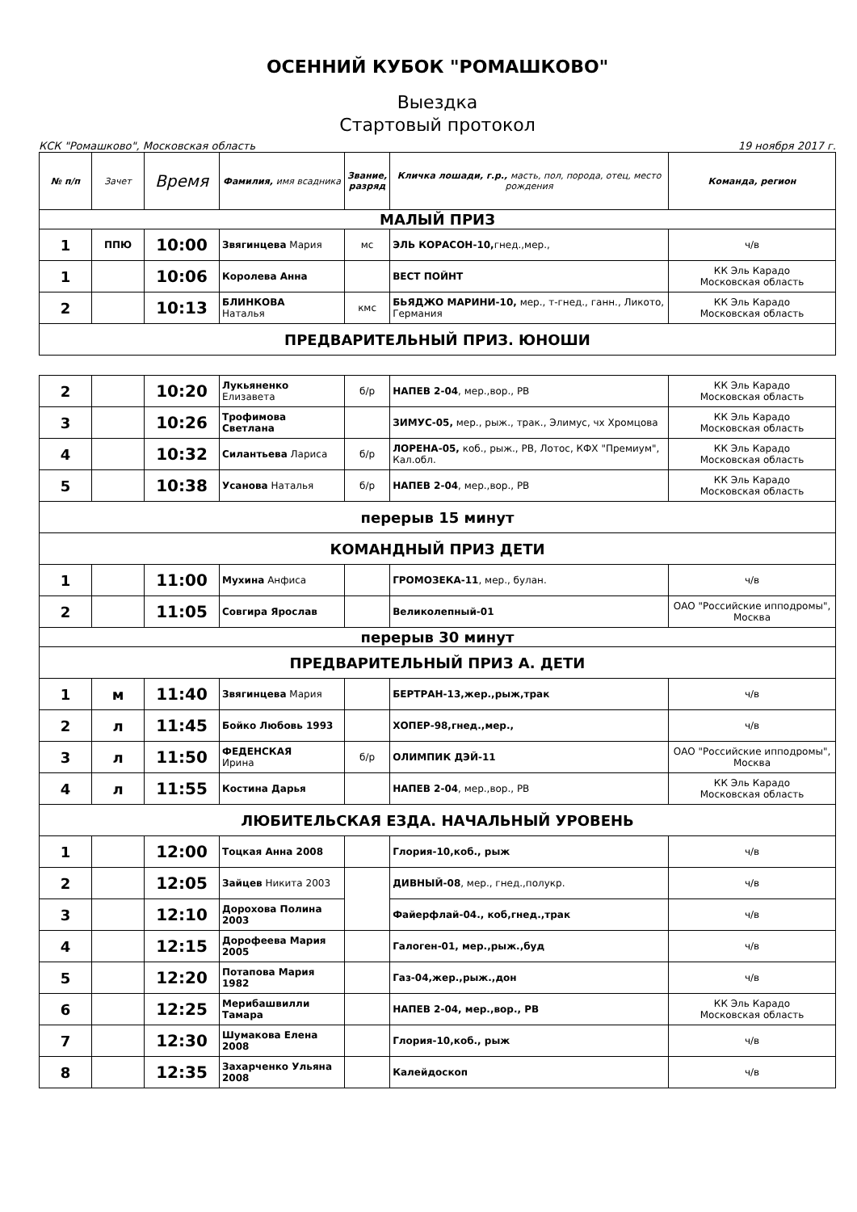ОСЕННИЙ КУБОК "РОМАШКОВО"
Выездка
Стартовый протокол
КСК "Ромашково", Московская область 19 ноября 2017 г.
| № п/п | Зачет | Время | Фамилия, имя всадника | Звание, разряд | Кличка лошади, г.р., масть, пол, порода, отец, место рождения | Команда, регион |
| --- | --- | --- | --- | --- | --- | --- |
| МАЛЫЙ ПРИЗ | | | | | | |
| 1 | ППЮ | 10:00 | Звягинцева Мария | мс | ЭЛЬ КОРАСОН-10, гнед.,мер., | ч/в |
| 1 | | 10:06 | Королева Анна | | ВЕСТ ПОЙНТ | КК Эль Карадо Московская область |
| 2 | | 10:13 | БЛИНКОВА Наталья | кмс | БЬЯДЖО МАРИНИ-10, мер., т-гнед., ганн., Ликото, Германия | КК Эль Карадо Московская область |
| ПРЕДВАРИТЕЛЬНЫЙ ПРИЗ. ЮНОШИ | | | | | | |
| 2 | | 10:20 | Лукьяненко Елизавета | б/р | НАПЕВ 2-04 , мер.,вор., РВ | КК Эль Карадо Московская область |
| 3 | | 10:26 | Трофимова Светлана | | ЗИМУС-05, мер., рыж., трак., Элимус, чх Хромцова | КК Эль Карадо Московская область |
| 4 | | 10:32 | Силантьева Лариса | б/р | ЛОРЕНА-05, коб., рыж., РВ, Лотос, КФХ "Премиум", Кал.обл. | КК Эль Карадо Московская область |
| 5 | | 10:38 | Усанова Наталья | б/р | НАПЕВ 2-04 , мер.,вор., РВ | КК Эль Карадо Московская область |
| перерыв 15 минут | | | | | | |
| КОМАНДНЫЙ ПРИЗ ДЕТИ | | | | | | |
| 1 | | 11:00 | Мухина Анфиса | | ГРОМОЗЕКА-11 , мер., булан. | ч/в |
| 2 | | 11:05 | Совгира Ярослав | | Великолепный-01 | ОАО "Российские ипподромы", Москва |
| перерыв 30 минут | | | | | | |
| ПРЕДВАРИТЕЛЬНЫЙ ПРИЗ А. ДЕТИ | | | | | | |
| 1 | м | 11:40 | Звягинцева Мария | | БЕРТРАН-13,жер.,рыж,трак | ч/в |
| 2 | л | 11:45 | Бойко Любовь 1993 | | ХОПЕР-98,гнед.,мер., | ч/в |
| 3 | л | 11:50 | ФЕДЕНСКАЯ Ирина | б/р | ОЛИМПИК ДЭЙ-11 | ОАО "Российские ипподромы", Москва |
| 4 | л | 11:55 | Костина Дарья | | НАПЕВ 2-04 , мер.,вор., РВ | КК Эль Карадо Московская область |
| ЛЮБИТЕЛЬСКАЯ ЕЗДА. НАЧАЛЬНЫЙ УРОВЕНЬ | | | | | | |
| 1 | | 12:00 | Тоцкая Анна 2008 | | Глория-10,коб., рыж | ч/в |
| 2 | | 12:05 | Зайцев Никита 2003 | | ДИВНЫЙ-08 , мер., гнед.,полукр. | ч/в |
| 3 | | 12:10 | Дорохова Полина 2003 | | Файерфлай-04., коб,гнед.,трак | ч/в |
| 4 | | 12:15 | Дорофеева Мария 2005 | | Галоген-01, мер.,рыж.,буд | ч/в |
| 5 | | 12:20 | Потапова Мария 1982 | | Газ-04,жер.,рыж.,дон | ч/в |
| 6 | | 12:25 | Мерибашвилли Тамара | | НАПЕВ 2-04, мер.,вор., РВ | КК Эль Карадо Московская область |
| 7 | | 12:30 | Шумакова Елена 2008 | | Глория-10,коб., рыж | ч/в |
| 8 | | 12:35 | Захарченко Ульяна 2008 | | Калейдоскоп | ч/в |